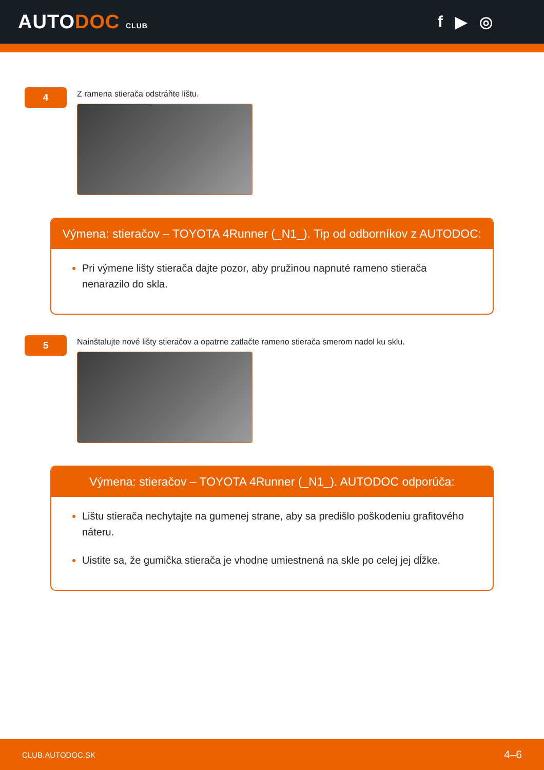AUTODOC CLUB
f ▶ ◎
4
Z ramena stierača odstráňte lištu.
Výmena: stieračov – TOYOTA 4Runner (_N1_). Tip od odborníkov z AUTODOC:
Pri výmene lišty stierača dajte pozor, aby pružinou napnuté rameno stierača nenarazilo do skla.
5
Nainštalujte nové lišty stieračov a opatrne zatlačte rameno stierača smerom nadol ku sklu.
Výmena: stieračov – TOYOTA 4Runner (_N1_). AUTODOC odporúča:
Lištu stierača nechytajte na gumenej strane, aby sa predišlo poškodeniu grafitového náteru.
Uistite sa, že gumička stierača je vhodne umiestnená na skle po celej jej dĺžke.
CLUB.AUTODOC.SK 4–6